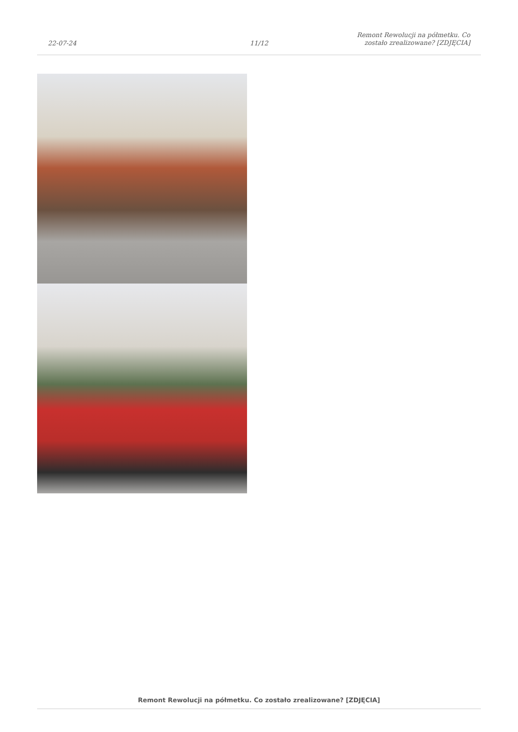22-07-24
11/12
Remont Rewolucji na półmetku. Co
zostało zrealizowane? [ZDJĘCIA]
Remont Rewolucji na półmetku. Co zostało zrealizowane? [ZDJĘCIA]